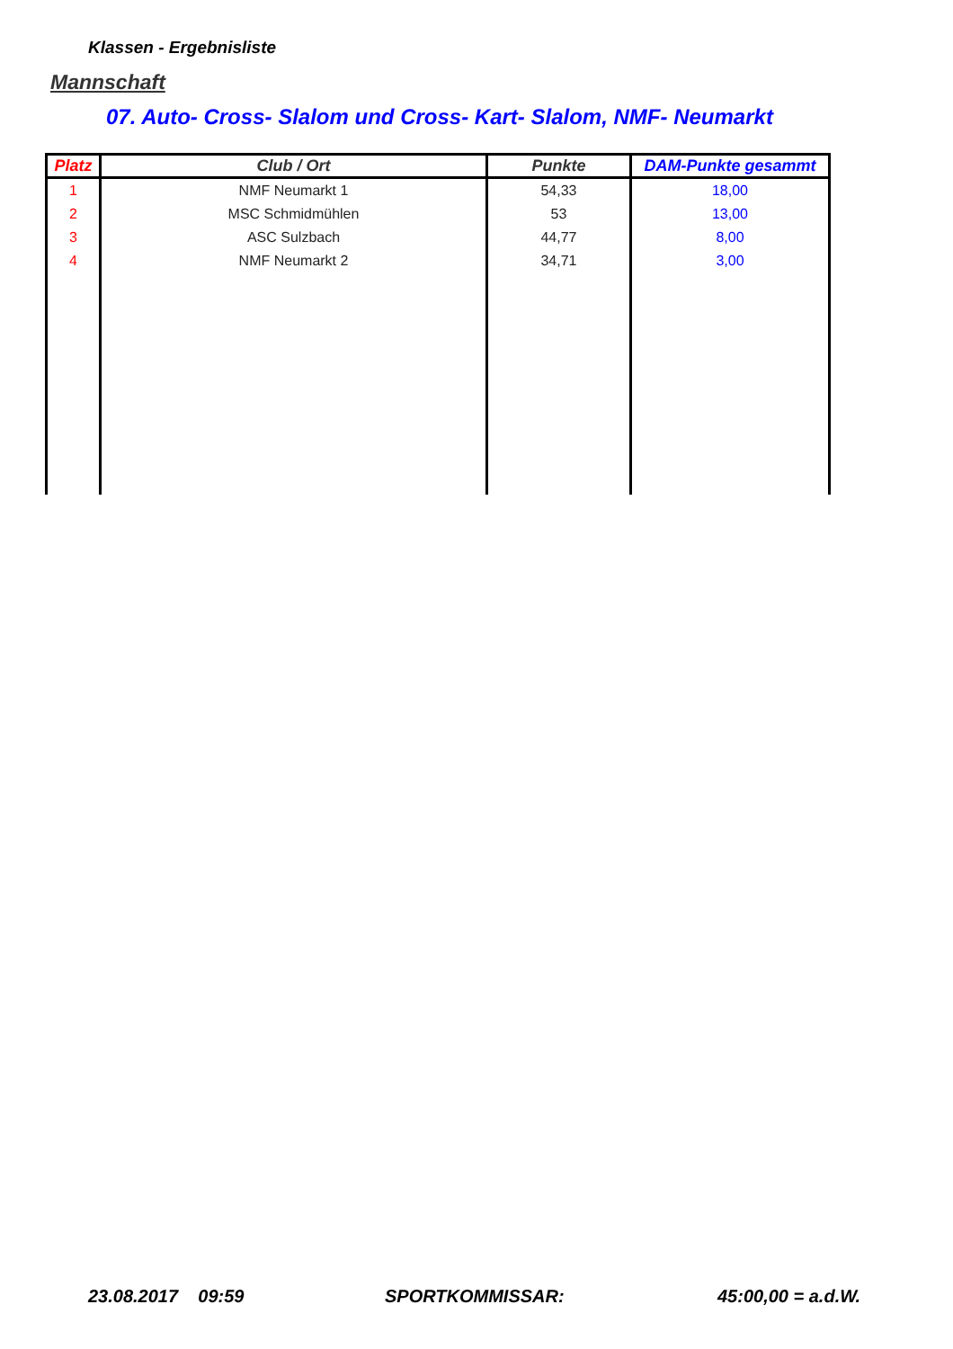Klassen - Ergebnisliste
Mannschaft
07. Auto- Cross- Slalom und Cross- Kart- Slalom, NMF- Neumarkt
| Platz | Club / Ort | Punkte | DAM-Punkte gesammt |
| --- | --- | --- | --- |
| 1 | NMF Neumarkt 1 | 54,33 | 18,00 |
| 2 | MSC Schmidmühlen | 53 | 13,00 |
| 3 | ASC Sulzbach | 44,77 | 8,00 |
| 4 | NMF Neumarkt 2 | 34,71 | 3,00 |
23.08.2017 09:59 SPORTKOMMISSAR: 45:00,00 = a.d.W.